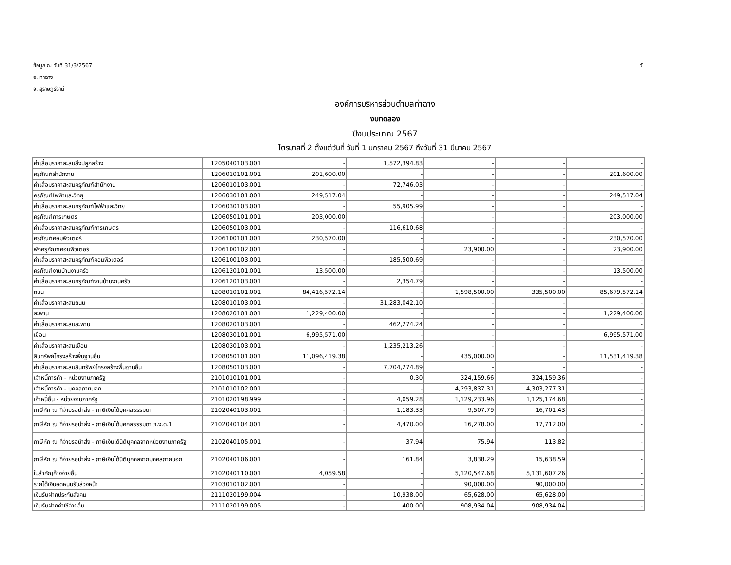ข้อมูล ณ วันที่ 31/3/2567
อ. ท่าฉาง
จ. สุราษฎร์ธานี
วั
องค์การบริหารส่วนตำบลท่าฉาง
งบทดลอง
ปีงบประมาณ 2567
ไตรมาสที่ 2 ตั้งแต่วันที่ วันที่ 1 มกราคม 2567 ถึงวันที่ 31 มีนาคม 2567
| ค่าเสื่อมราคาสะสมสิ่งปลูกสร้าง | 1205040103.001 | - | 1,572,394.83 | - | - | - |
| ครุภัณฑ์สำนักงาน | 1206010101.001 | 201,600.00 | - | - | - | 201,600.00 |
| ค่าเสื่อมราคาสะสมครุภัณฑ์สำนักงาน | 1206010103.001 | - | 72,746.03 | - | - | - |
| ครุภัณฑ์ไฟฟ้าและวิทยุ | 1206030101.001 | 249,517.04 | - | - | - | 249,517.04 |
| ค่าเสื่อมราคาสะสมครุภัณฑ์ไฟฟ้าและวิทยุ | 1206030103.001 | - | 55,905.99 | - | - | - |
| ครุภัณฑ์การเกษตร | 1206050101.001 | 203,000.00 | - | - | - | 203,000.00 |
| ค่าเสื่อมราคาสะสมครุภัณฑ์การเกษตร | 1206050103.001 | - | 116,610.68 | - | - | - |
| ครุภัณฑ์คอมพิวเตอร์ | 1206100101.001 | 230,570.00 | - | - | - | 230,570.00 |
| พักครุภัณฑ์คอมพิวเตอร์ | 1206100102.001 | - | - | 23,900.00 | - | 23,900.00 |
| ค่าเสื่อมราคาสะสมครุภัณฑ์คอมพิวเตอร์ | 1206100103.001 | - | 185,500.69 | - | - | - |
| ครุภัณฑ์งานบ้านงานครัว | 1206120101.001 | 13,500.00 | - | - | - | 13,500.00 |
| ค่าเสื่อมราคาสะสมครุภัณฑ์งานบ้านงานครัว | 1206120103.001 | - | 2,354.79 | - | - | - |
| ถนน | 1208010101.001 | 84,416,572.14 | - | 1,598,500.00 | 335,500.00 | 85,679,572.14 |
| ค่าเสื่อมราคาสะสมถนน | 1208010103.001 | - | 31,283,042.10 | - | - | - |
| สะพาน | 1208020101.001 | 1,229,400.00 | - | - | - | 1,229,400.00 |
| ค่าเสื่อมราคาสะสมสะพาน | 1208020103.001 | - | 462,274.24 | - | - | - |
| เขื่อน | 1208030101.001 | 6,995,571.00 | - | - | - | 6,995,571.00 |
| ค่าเสื่อมราคาสะสมเขื่อน | 1208030103.001 | - | 1,235,213.26 | - | - | - |
| สินทรัพย์โครงสร้างพื้นฐานอื่น | 1208050101.001 | 11,096,419.38 | - | 435,000.00 | - | 11,531,419.38 |
| ค่าเสื่อมราคาสะสมสินทรัพย์โครงสร้างพื้นฐานอื่น | 1208050103.001 | - | 7,704,274.89 | - | - | - |
| เจ้าหนี้การค้า - หน่วยงานภาครัฐ | 2101010101.001 | - | 0.30 | 324,159.66 | 324,159.36 | - |
| เจ้าหนี้การค้า - บุคคลภายนอก | 2101010102.001 | - | - | 4,293,837.31 | 4,303,277.31 | - |
| เจ้าหนี้อื่น - หน่วยงานภาครัฐ | 2101020198.999 | - | 4,059.28 | 1,129,233.96 | 1,125,174.68 | - |
| ภาษีหัก ณ ที่จ่ายรอนำส่ง - ภาษีเงินได้บุคคลธรรมดา | 2102040103.001 | - | 1,183.33 | 9,507.79 | 16,701.43 | - |
| ภาษีหัก ณ ที่จ่ายรอนำส่ง - ภาษีเงินได้บุคคลธรรมดา ภ.ง.ด.1 | 2102040104.001 | - | 4,470.00 | 16,278.00 | 17,712.00 | - |
| ภาษีหัก ณ ที่จ่ายรอนำส่ง - ภาษีเงินได้นิติบุคคลจากหน่วยงานภาครัฐ | 2102040105.001 | - | 37.94 | 75.94 | 113.82 | - |
| ภาษีหัก ณ ที่จ่ายรอนำส่ง - ภาษีเงินได้นิติบุคคลจากบุคคลภายนอก | 2102040106.001 | - | 161.84 | 3,838.29 | 15,638.59 | - |
| ใบสำคัญค้างจ่ายอื่น | 2102040110.001 | 4,059.58 | - | 5,120,547.68 | 5,131,607.26 | - |
| รายได้เงินอุดหนุนรับล่วงหน้า | 2103010102.001 | - | - | 90,000.00 | 90,000.00 | - |
| เงินรับฝากประกันสังคม | 2111020199.004 | - | 10,938.00 | 65,628.00 | 65,628.00 | - |
| เงินรับฝากค่าใช้จ่ายอื่น | 2111020199.005 | - | 400.00 | 908,934.04 | 908,934.04 | - |